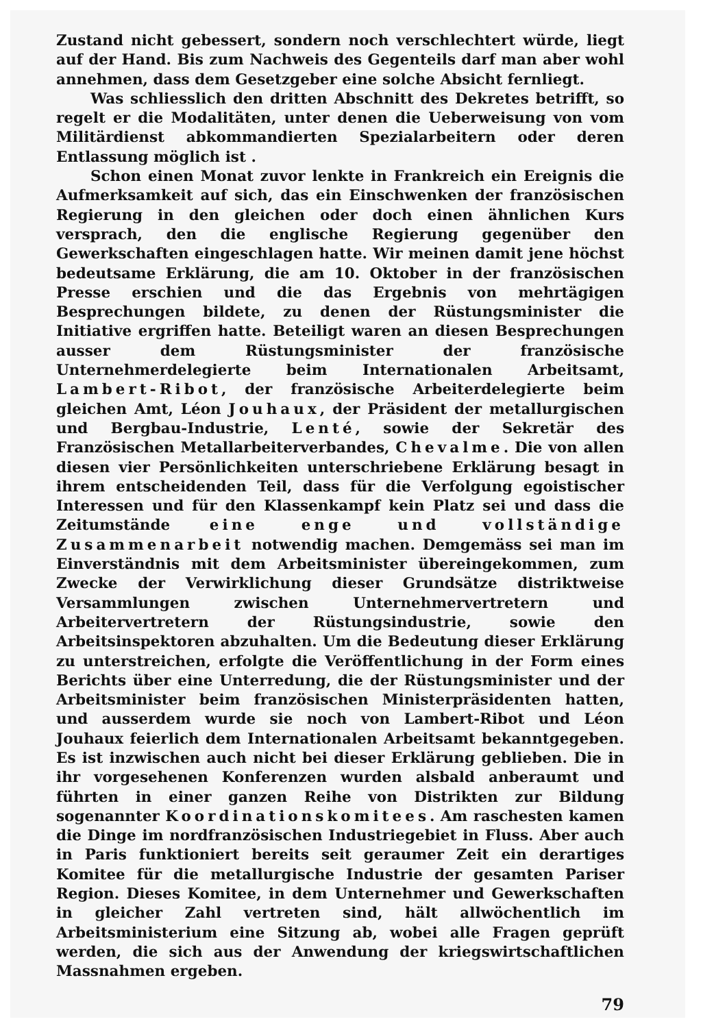Zustand nicht gebessert, sondern noch verschlechtert würde, liegt auf der Hand. Bis zum Nachweis des Gegenteils darf man aber wohl annehmen, dass dem Gesetzgeber eine solche Absicht fernliegt.
Was schliesslich den dritten Abschnitt des Dekretes betrifft, so regelt er die Modalitäten, unter denen die Ueberweisung von vom Militärdienst abkommandierten Spezialarbeitern oder deren Entlassung möglich ist .
Schon einen Monat zuvor lenkte in Frankreich ein Ereignis die Aufmerksamkeit auf sich, das ein Einschwenken der französischen Regierung in den gleichen oder doch einen ähnlichen Kurs versprach, den die englische Regierung gegenüber den Gewerkschaften eingeschlagen hatte. Wir meinen damit jene höchst bedeutsame Erklärung, die am 10. Oktober in der französischen Presse erschien und die das Ergebnis von mehrtägigen Besprechungen bildete, zu denen der Rüstungsminister die Initiative ergriffen hatte. Beteiligt waren an diesen Besprechungen ausser dem Rüstungsminister der französische Unternehmerdelegierte beim Internationalen Arbeitsamt, Lambert-Ribot, der französische Arbeiterdelegierte beim gleichen Amt, Léon Jouhaux, der Präsident der metallurgischen und Bergbau-Industrie, Lenté, sowie der Sekretär des Französischen Metallarbeiterverbandes, Chevalme. Die von allen diesen vier Persönlichkeiten unterschriebene Erklärung besagt in ihrem entscheidenden Teil, dass für die Verfolgung egoistischer Interessen und für den Klassenkampf kein Platz sei und dass die Zeitumstände eine enge und vollständige Zusammenarbeit notwendig machen. Demgemäss sei man im Einverständnis mit dem Arbeitsminister übereingekommen, zum Zwecke der Verwirklichung dieser Grundsätze distriktweise Versammlungen zwischen Unternehmervertretern und Arbeitervertretern der Rüstungsindustrie, sowie den Arbeitsinspektoren abzuhalten. Um die Bedeutung dieser Erklärung zu unterstreichen, erfolgte die Veröffentlichung in der Form eines Berichts über eine Unterredung, die der Rüstungsminister und der Arbeitsminister beim französischen Ministerpräsidenten hatten, und ausserdem wurde sie noch von Lambert-Ribot und Léon Jouhaux feierlich dem Internationalen Arbeitsamt bekanntgegeben. Es ist inzwischen auch nicht bei dieser Erklärung geblieben. Die in ihr vorgesehenen Konferenzen wurden alsbald anberaumt und führten in einer ganzen Reihe von Distrikten zur Bildung sogenannter Koordinationskomitees. Am raschesten kamen die Dinge im nordfranzösischen Industriegebiet in Fluss. Aber auch in Paris funktioniert bereits seit geraumer Zeit ein derartiges Komitee für die metallurgische Industrie der gesamten Pariser Region. Dieses Komitee, in dem Unternehmer und Gewerkschaften in gleicher Zahl vertreten sind, hält allwöchentlich im Arbeitsministerium eine Sitzung ab, wobei alle Fragen geprüft werden, die sich aus der Anwendung der kriegswirtschaftlichen Massnahmen ergeben.
79